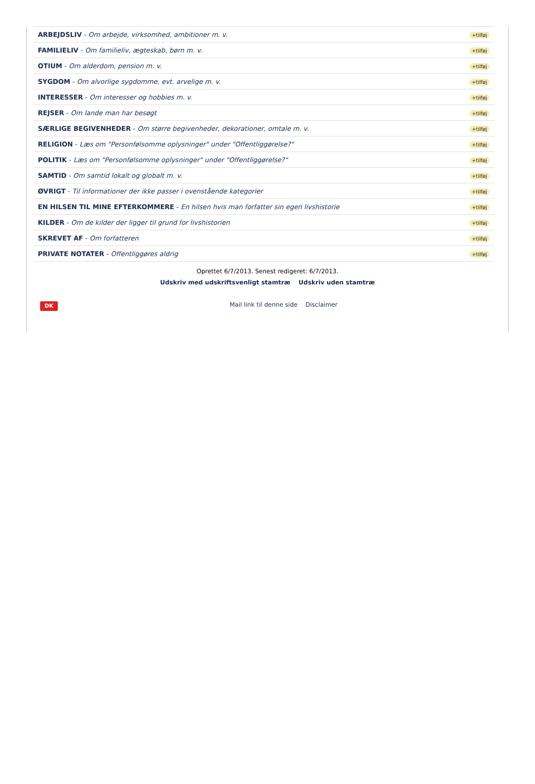| ARBEJDSLIV - Om arbejde, virksomhed, ambitioner m. v. | +tilføj |
| FAMILIELIV - Om familieliv, ægteskab, børn m. v. | +tilføj |
| OTIUM - Om alderdom, pension m. v. | +tilføj |
| SYGDOM - Om alvorlige sygdomme, evt. arvelige m. v. | +tilføj |
| INTERESSER - Om interesser og hobbies m. v. | +tilføj |
| REJSER - Om lande man har besøgt | +tilføj |
| SÆRLIGE BEGIVENHEDER - Om større begivenheder, dekorationer, omtale m. v. | +tilføj |
| RELIGION - Læs om "Personfølsomme oplysninger" under "Offentliggørelse?" | +tilføj |
| POLITIK - Læs om "Personfølsomme oplysninger" under "Offentliggørelse?" | +tilføj |
| SAMTID - Om samtid lokalt og globalt m. v. | +tilføj |
| ØVRIGT - Til informationer der ikke passer i ovenstående kategorier | +tilføj |
| EN HILSEN TIL MINE EFTERKOMMERE - En hilsen hvis man forfatter sin egen livshistorie | +tilføj |
| KILDER - Om de kilder der ligger til grund for livshistorien | +tilføj |
| SKREVET AF - Om forfatteren | +tilføj |
| PRIVATE NOTATER - Offentliggøres aldrig | +tilføj |
Oprettet 6/7/2013. Senest redigeret: 6/7/2013.
Udskriv med udskriftsvenligt stamtræ Udskriv uden stamtræ
DK
Mail link til denne side Disclaimer